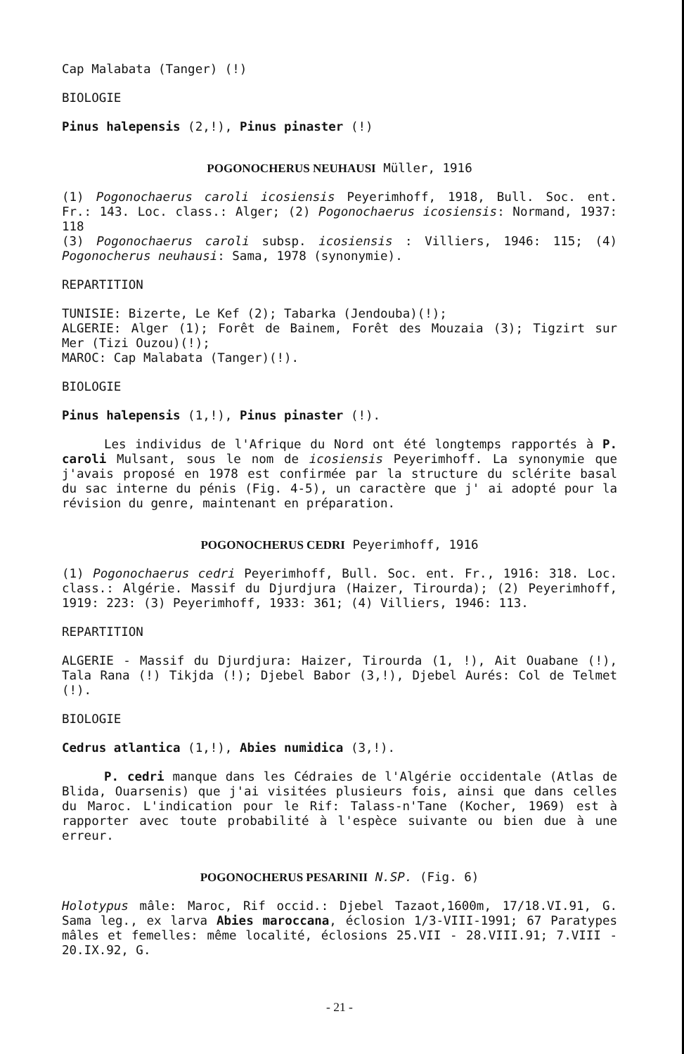Cap Malabata (Tanger) (!)
BIOLOGIE
Pinus halepensis (2,!), Pinus pinaster (!)
POGONOCHERUS NEUHAUSI Müller, 1916
(1) Pogonochaerus caroli icosiensis Peyerimhoff, 1918, Bull. Soc. ent. Fr.: 143. Loc. class.: Alger; (2) Pogonochaerus icosiensis: Normand, 1937: 118
(3) Pogonochaerus caroli subsp. icosiensis : Villiers, 1946: 115; (4) Pogonocherus neuhausi: Sama, 1978 (synonymie).
REPARTITION
TUNISIE: Bizerte, Le Kef (2); Tabarka (Jendouba)(!);
ALGERIE: Alger (1); Forêt de Bainem, Forêt des Mouzaia (3); Tigzirt sur Mer (Tizi Ouzou)(!);
MAROC: Cap Malabata (Tanger)(!).
BIOLOGIE
Pinus halepensis (1,!), Pinus pinaster (!).
Les individus de l'Afrique du Nord ont été longtemps rapportés à P. caroli Mulsant, sous le nom de icosiensis Peyerimhoff. La synonymie que j'avais proposé en 1978 est confirmée par la structure du sclérite basal du sac interne du pénis (Fig. 4-5), un caractère que j' ai adopté pour la révision du genre, maintenant en préparation.
POGONOCHERUS CEDRI Peyerimhoff, 1916
(1) Pogonochaerus cedri Peyerimhoff, Bull. Soc. ent. Fr., 1916: 318. Loc. class.: Algérie. Massif du Djurdjura (Haizer, Tirourda); (2) Peyerimhoff, 1919: 223: (3) Peyerimhoff, 1933: 361; (4) Villiers, 1946: 113.
REPARTITION
ALGERIE - Massif du Djurdjura: Haizer, Tirourda (1, !), Ait Ouabane (!), Tala Rana (!) Tikjda (!); Djebel Babor (3,!), Djebel Aurés: Col de Telmet (!).
BIOLOGIE
Cedrus atlantica (1,!), Abies numidica (3,!).
P. cedri manque dans les Cédraies de l'Algérie occidentale (Atlas de Blida, Ouarsenis) que j'ai visitées plusieurs fois, ainsi que dans celles du Maroc. L'indication pour le Rif: Talass-n'Tane (Kocher, 1969) est à rapporter avec toute probabilité à l'espèce suivante ou bien due à une erreur.
POGONOCHERUS PESARINII N.SP. (Fig. 6)
Holotypus mâle: Maroc, Rif occid.: Djebel Tazaot,1600m, 17/18.VI.91, G. Sama leg., ex larva Abies maroccana, éclosion 1/3-VIII-1991; 67 Paratypes mâles et femelles: même localité, éclosions 25.VII - 28.VIII.91; 7.VIII - 20.IX.92, G.
- 21 -